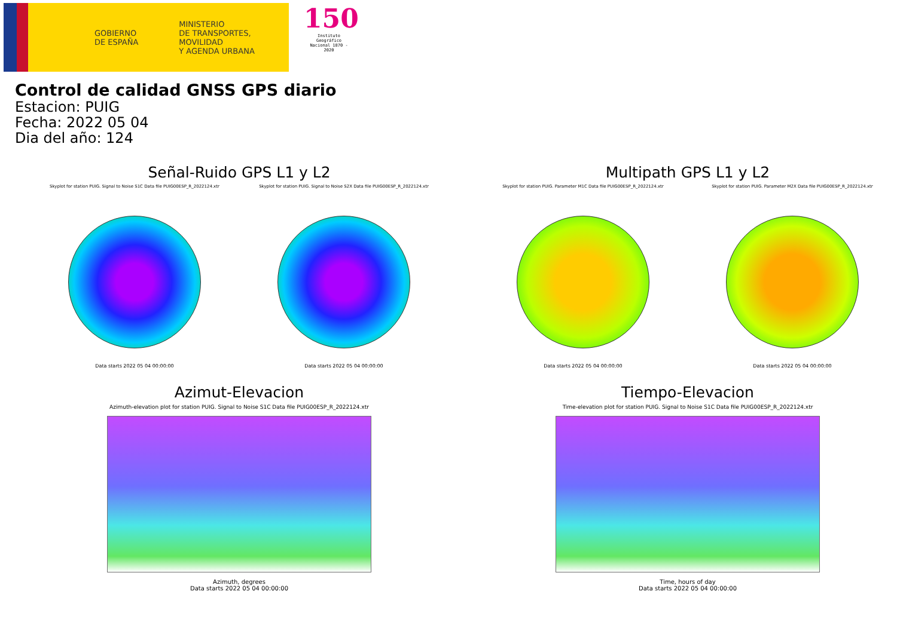GOBIERNO
DE ESPAÑA
MINISTERIO
DE TRANSPORTES, MOVILIDAD
Y AGENDA URBANA
150
Instituto Geográfico
Nacional 1870 - 2020
Control de calidad GNSS GPS diario
Estacion: PUIG
Fecha: 2022 05 04
Dia del año: 124
Señal-Ruido GPS L1 y L2
Skyplot for station PUIG. Signal to Noise S1C Data file PUIG00ESP_R_2022124.xtr
Data starts 2022 05 04 00:00:00
Skyplot for station PUIG. Signal to Noise S2X Data file PUIG00ESP_R_2022124.xtr
Data starts 2022 05 04 00:00:00
Multipath GPS L1 y L2
Skyplot for station PUIG. Parameter M1C Data file PUIG00ESP_R_2022124.xtr
Data starts 2022 05 04 00:00:00
Skyplot for station PUIG. Parameter M2X Data file PUIG00ESP_R_2022124.xtr
Data starts 2022 05 04 00:00:00
Azimut-Elevacion
Azimuth-elevation plot for station PUIG. Signal to Noise S1C Data file PUIG00ESP_R_2022124.xtr
Azimuth, degrees
Data starts 2022 05 04 00:00:00
Tiempo-Elevacion
Time-elevation plot for station PUIG. Signal to Noise S1C Data file PUIG00ESP_R_2022124.xtr
Time, hours of day
Data starts 2022 05 04 00:00:00